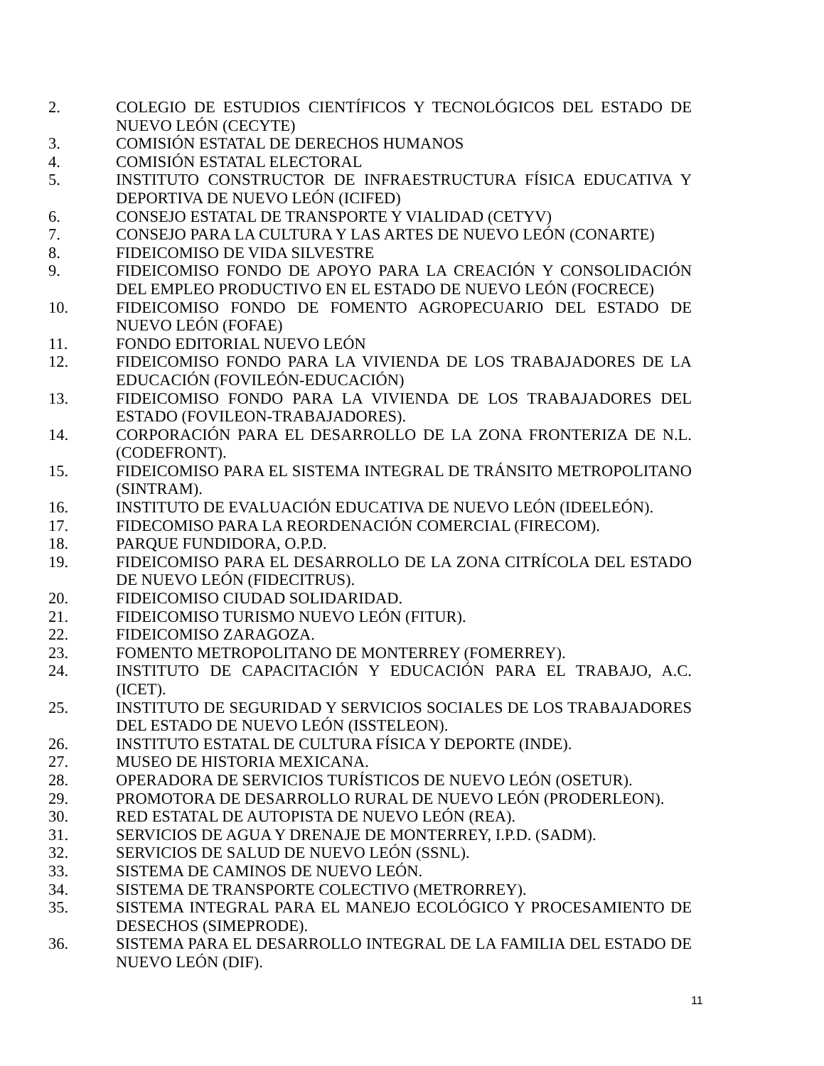2. COLEGIO DE ESTUDIOS CIENTÍFICOS Y TECNOLÓGICOS DEL ESTADO DE NUEVO LEÓN (CECYTE)
3. COMISIÓN ESTATAL DE DERECHOS HUMANOS
4. COMISIÓN ESTATAL ELECTORAL
5. INSTITUTO CONSTRUCTOR DE INFRAESTRUCTURA FÍSICA EDUCATIVA Y DEPORTIVA DE NUEVO LEÓN (ICIFED)
6. CONSEJO ESTATAL DE TRANSPORTE Y VIALIDAD (CETYV)
7. CONSEJO PARA LA CULTURA Y LAS ARTES DE NUEVO LEÓN (CONARTE)
8. FIDEICOMISO DE VIDA SILVESTRE
9. FIDEICOMISO FONDO DE APOYO PARA LA CREACIÓN Y CONSOLIDACIÓN DEL EMPLEO PRODUCTIVO EN EL ESTADO DE NUEVO LEÓN (FOCRECE)
10. FIDEICOMISO FONDO DE FOMENTO AGROPECUARIO DEL ESTADO DE NUEVO LEÓN (FOFAE)
11. FONDO EDITORIAL NUEVO LEÓN
12. FIDEICOMISO FONDO PARA LA VIVIENDA DE LOS TRABAJADORES DE LA EDUCACIÓN (FOVILEÓN-EDUCACIÓN)
13. FIDEICOMISO FONDO PARA LA VIVIENDA DE LOS TRABAJADORES DEL ESTADO (FOVILEON-TRABAJADORES).
14. CORPORACIÓN PARA EL DESARROLLO DE LA ZONA FRONTERIZA DE N.L. (CODEFRONT).
15. FIDEICOMISO PARA EL SISTEMA INTEGRAL DE TRÁNSITO METROPOLITANO (SINTRAM).
16. INSTITUTO DE EVALUACIÓN EDUCATIVA DE NUEVO LEÓN (IDEELEÓN).
17. FIDECOMISO PARA LA REORDENACIÓN COMERCIAL (FIRECOM).
18. PARQUE FUNDIDORA, O.P.D.
19. FIDEICOMISO PARA EL DESARROLLO DE LA ZONA CITRÍCOLA DEL ESTADO DE NUEVO LEÓN (FIDECITRUS).
20. FIDEICOMISO CIUDAD SOLIDARIDAD.
21. FIDEICOMISO TURISMO NUEVO LEÓN (FITUR).
22. FIDEICOMISO ZARAGOZA.
23. FOMENTO METROPOLITANO DE MONTERREY (FOMERREY).
24. INSTITUTO DE CAPACITACIÓN Y EDUCACIÓN PARA EL TRABAJO, A.C. (ICET).
25. INSTITUTO DE SEGURIDAD Y SERVICIOS SOCIALES DE LOS TRABAJADORES DEL ESTADO DE NUEVO LEÓN (ISSTELEON).
26. INSTITUTO ESTATAL DE CULTURA FÍSICA Y DEPORTE (INDE).
27. MUSEO DE HISTORIA MEXICANA.
28. OPERADORA DE SERVICIOS TURÍSTICOS DE NUEVO LEÓN (OSETUR).
29. PROMOTORA DE DESARROLLO RURAL DE NUEVO LEÓN (PRODERLEON).
30. RED ESTATAL DE AUTOPISTA DE NUEVO LEÓN (REA).
31. SERVICIOS DE AGUA Y DRENAJE DE MONTERREY, I.P.D. (SADM).
32. SERVICIOS DE SALUD DE NUEVO LEÓN (SSNL).
33. SISTEMA DE CAMINOS DE NUEVO LEÓN.
34. SISTEMA DE TRANSPORTE COLECTIVO (METRORREY).
35. SISTEMA INTEGRAL PARA EL MANEJO ECOLÓGICO Y PROCESAMIENTO DE DESECHOS (SIMEPRODE).
36. SISTEMA PARA EL DESARROLLO INTEGRAL DE LA FAMILIA DEL ESTADO DE NUEVO LEÓN (DIF).
11